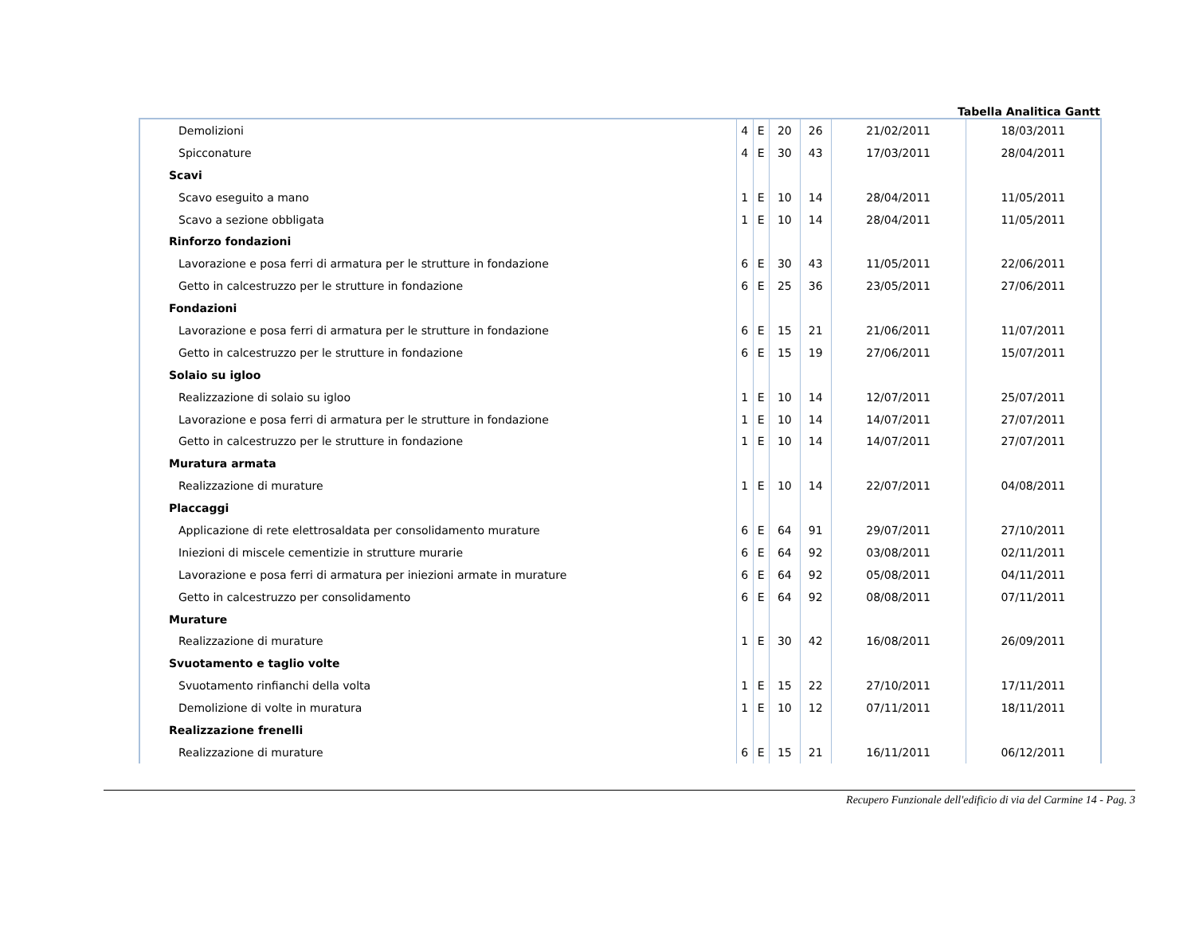Tabella Analitica Gantt
| Demolizioni | 4 | E | 20 | 26 | 21/02/2011 | 18/03/2011 |
| Spicconature | 4 | E | 30 | 43 | 17/03/2011 | 28/04/2011 |
| Scavi | | | | | | |
| Scavo eseguito a mano | 1 | E | 10 | 14 | 28/04/2011 | 11/05/2011 |
| Scavo a sezione obbligata | 1 | E | 10 | 14 | 28/04/2011 | 11/05/2011 |
| Rinforzo fondazioni | | | | | | |
| Lavorazione e posa ferri di armatura per le strutture in fondazione | 6 | E | 30 | 43 | 11/05/2011 | 22/06/2011 |
| Getto in calcestruzzo per le strutture in fondazione | 6 | E | 25 | 36 | 23/05/2011 | 27/06/2011 |
| Fondazioni | | | | | | |
| Lavorazione e posa ferri di armatura per le strutture in fondazione | 6 | E | 15 | 21 | 21/06/2011 | 11/07/2011 |
| Getto in calcestruzzo per le strutture in fondazione | 6 | E | 15 | 19 | 27/06/2011 | 15/07/2011 |
| Solaio su igloo | | | | | | |
| Realizzazione di solaio su igloo | 1 | E | 10 | 14 | 12/07/2011 | 25/07/2011 |
| Lavorazione e posa ferri di armatura per le strutture in fondazione | 1 | E | 10 | 14 | 14/07/2011 | 27/07/2011 |
| Getto in calcestruzzo per le strutture in fondazione | 1 | E | 10 | 14 | 14/07/2011 | 27/07/2011 |
| Muratura armata | | | | | | |
| Realizzazione di murature | 1 | E | 10 | 14 | 22/07/2011 | 04/08/2011 |
| Placcaggi | | | | | | |
| Applicazione di rete elettrosaldata per consolidamento murature | 6 | E | 64 | 91 | 29/07/2011 | 27/10/2011 |
| Iniezioni di miscele cementizie in strutture murarie | 6 | E | 64 | 92 | 03/08/2011 | 02/11/2011 |
| Lavorazione e posa ferri di armatura per iniezioni armate in murature | 6 | E | 64 | 92 | 05/08/2011 | 04/11/2011 |
| Getto in calcestruzzo per consolidamento | 6 | E | 64 | 92 | 08/08/2011 | 07/11/2011 |
| Murature | | | | | | |
| Realizzazione di murature | 1 | E | 30 | 42 | 16/08/2011 | 26/09/2011 |
| Svuotamento e taglio volte | | | | | | |
| Svuotamento rinfianchi della volta | 1 | E | 15 | 22 | 27/10/2011 | 17/11/2011 |
| Demolizione di volte in muratura | 1 | E | 10 | 12 | 07/11/2011 | 18/11/2011 |
| Realizzazione frenelli | | | | | | |
| Realizzazione di murature | 6 | E | 15 | 21 | 16/11/2011 | 06/12/2011 |
Recupero Funzionale dell'edificio di via del Carmine 14 - Pag. 3